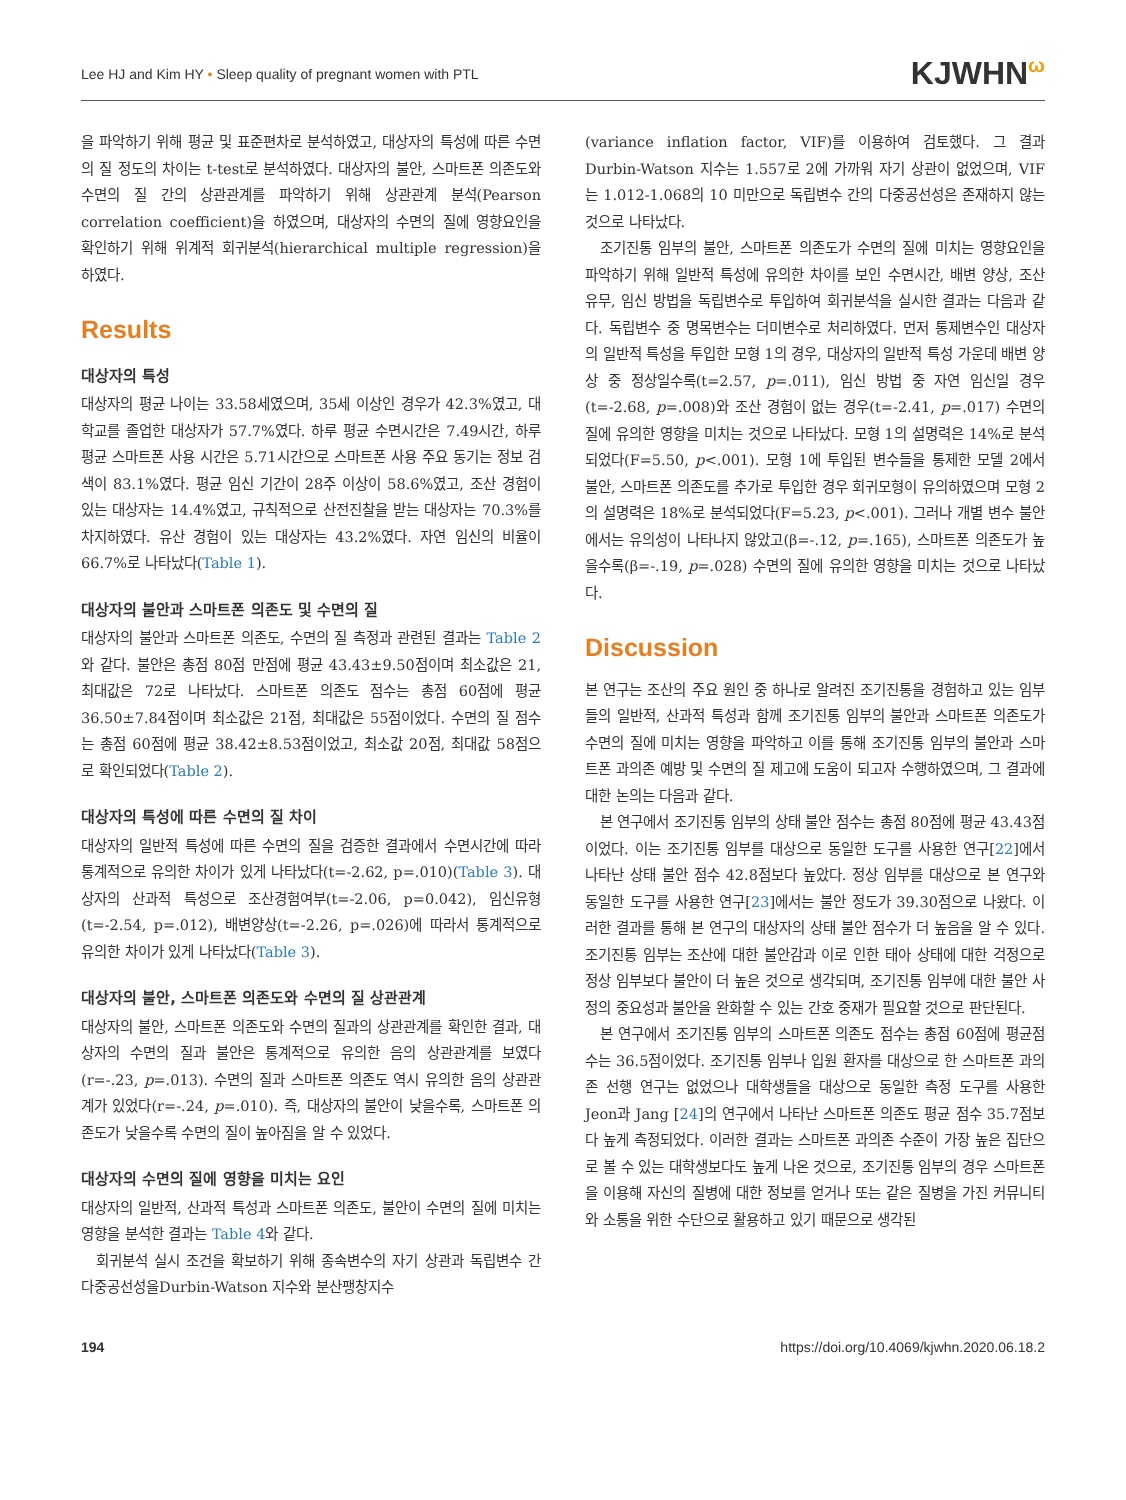Lee HJ and Kim HY • Sleep quality of pregnant women with PTL KJWHN<sup>ω</sup>
을 파악하기 위해 평균 및 표준편차로 분석하였고, 대상자의 특성에 따른 수면의 질 정도의 차이는 t-test로 분석하였다. 대상자의 불안, 스마트폰 의존도와 수면의 질 간의 상관관계를 파악하기 위해 상관관계 분석(Pearson correlation coefficient)을 하였으며, 대상자의 수면의 질에 영향요인을 확인하기 위해 위계적 회귀분석(hierarchical multiple regression)을 하였다.
Results
대상자의 특성
대상자의 평균 나이는 33.58세였으며, 35세 이상인 경우가 42.3%였고, 대학교를 졸업한 대상자가 57.7%였다. 하루 평균 수면시간은 7.49시간, 하루 평균 스마트폰 사용 시간은 5.71시간으로 스마트폰 사용 주요 동기는 정보 검색이 83.1%였다. 평균 임신 기간이 28주 이상이 58.6%였고, 조산 경험이 있는 대상자는 14.4%였고, 규칙적으로 산전진찰을 받는 대상자는 70.3%를 차지하였다. 유산 경험이 있는 대상자는 43.2%였다. 자연 임신의 비율이 66.7%로 나타났다(Table 1).
대상자의 불안과 스마트폰 의존도 및 수면의 질
대상자의 불안과 스마트폰 의존도, 수면의 질 측정과 관련된 결과는 Table 2와 같다. 불안은 총점 80점 만점에 평균 43.43±9.50점이며 최소값은 21, 최대값은 72로 나타났다. 스마트폰 의존도 점수는 총점 60점에 평균 36.50±7.84점이며 최소값은 21점, 최대값은 55점이었다. 수면의 질 점수는 총점 60점에 평균 38.42±8.53점이었고, 최소값 20점, 최대값 58점으로 확인되었다(Table 2).
대상자의 특성에 따른 수면의 질 차이
대상자의 일반적 특성에 따른 수면의 질을 검증한 결과에서 수면시간에 따라 통계적으로 유의한 차이가 있게 나타났다(t=-2.62, p=.010)(Table 3). 대상자의 산과적 특성으로 조산경험여부(t=-2.06, p=0.042), 임신유형(t=-2.54, p=.012), 배변양상(t=-2.26, p=.026)에 따라서 통계적으로 유의한 차이가 있게 나타났다(Table 3).
대상자의 불안, 스마트폰 의존도와 수면의 질 상관관계
대상자의 불안, 스마트폰 의존도와 수면의 질과의 상관관계를 확인한 결과, 대상자의 수면의 질과 불안은 통계적으로 유의한 음의 상관관계를 보였다(r=-.23, p=.013). 수면의 질과 스마트폰 의존도 역시 유의한 음의 상관관계가 있었다(r=-.24, p=.010). 즉, 대상자의 불안이 낮을수록, 스마트폰 의존도가 낮을수록 수면의 질이 높아짐을 알 수 있었다.
대상자의 수면의 질에 영향을 미치는 요인
대상자의 일반적, 산과적 특성과 스마트폰 의존도, 불안이 수면의 질에 미치는 영향을 분석한 결과는 Table 4와 같다.
회귀분석 실시 조건을 확보하기 위해 종속변수의 자기 상관과 독립변수 간 다중공선성을Durbin-Watson 지수와 분산팽창지수
(variance inflation factor, VIF)를 이용하여 검토했다. 그 결과 Durbin-Watson 지수는 1.557로 2에 가까워 자기 상관이 없었으며, VIF는 1.012-1.068의 10 미만으로 독립변수 간의 다중공선성은 존재하지 않는 것으로 나타났다.
조기진통 임부의 불안, 스마트폰 의존도가 수면의 질에 미치는 영향요인을 파악하기 위해 일반적 특성에 유의한 차이를 보인 수면시간, 배변 양상, 조산 유무, 임신 방법을 독립변수로 투입하여 회귀분석을 실시한 결과는 다음과 같다. 독립변수 중 명목변수는 더미변수로 처리하였다. 먼저 통제변수인 대상자의 일반적 특성을 투입한 모형 1의 경우, 대상자의 일반적 특성 가운데 배변 양상 중 정상일수록(t=2.57, p=.011), 임신 방법 중 자연 임신일 경우(t=-2.68, p=.008)와 조산 경험이 없는 경우(t=-2.41, p=.017) 수면의 질에 유의한 영향을 미치는 것으로 나타났다. 모형 1의 설명력은 14%로 분석되었다(F=5.50, p<.001). 모형 1에 투입된 변수들을 통제한 모델 2에서 불안, 스마트폰 의존도를 추가로 투입한 경우 회귀모형이 유의하였으며 모형 2의 설명력은 18%로 분석되었다(F=5.23, p<.001). 그러나 개별 변수 불안에서는 유의성이 나타나지 않았고(β=-.12, p=.165), 스마트폰 의존도가 높을수록(β=-.19, p=.028) 수면의 질에 유의한 영향을 미치는 것으로 나타났다.
Discussion
본 연구는 조산의 주요 원인 중 하나로 알려진 조기진통을 경험하고 있는 임부들의 일반적, 산과적 특성과 함께 조기진통 임부의 불안과 스마트폰 의존도가 수면의 질에 미치는 영향을 파악하고 이를 통해 조기진통 임부의 불안과 스마트폰 과의존 예방 및 수면의 질 제고에 도움이 되고자 수행하였으며, 그 결과에 대한 논의는 다음과 같다.
본 연구에서 조기진통 임부의 상태 불안 점수는 총점 80점에 평균 43.43점이었다. 이는 조기진통 임부를 대상으로 동일한 도구를 사용한 연구[22]에서 나타난 상태 불안 점수 42.8점보다 높았다. 정상 임부를 대상으로 본 연구와 동일한 도구를 사용한 연구[23]에서는 불안 정도가 39.30점으로 나왔다. 이러한 결과를 통해 본 연구의 대상자의 상태 불안 점수가 더 높음을 알 수 있다. 조기진통 임부는 조산에 대한 불안감과 이로 인한 태아 상태에 대한 걱정으로 정상 임부보다 불안이 더 높은 것으로 생각되며, 조기진통 임부에 대한 불안 사정의 중요성과 불안을 완화할 수 있는 간호 중재가 필요할 것으로 판단된다.
본 연구에서 조기진통 임부의 스마트폰 의존도 점수는 총점 60점에 평균점수는 36.5점이었다. 조기진통 임부나 입원 환자를 대상으로 한 스마트폰 과의존 선행 연구는 없었으나 대학생들을 대상으로 동일한 측정 도구를 사용한 Jeon과 Jang [24]의 연구에서 나타난 스마트폰 의존도 평균 점수 35.7점보다 높게 측정되었다. 이러한 결과는 스마트폰 과의존 수준이 가장 높은 집단으로 볼 수 있는 대학생보다도 높게 나온 것으로, 조기진통 임부의 경우 스마트폰을 이용해 자신의 질병에 대한 정보를 얻거나 또는 같은 질병을 가진 커뮤니티와 소통을 위한 수단으로 활용하고 있기 때문으로 생각된
194 https://doi.org/10.4069/kjwhn.2020.06.18.2